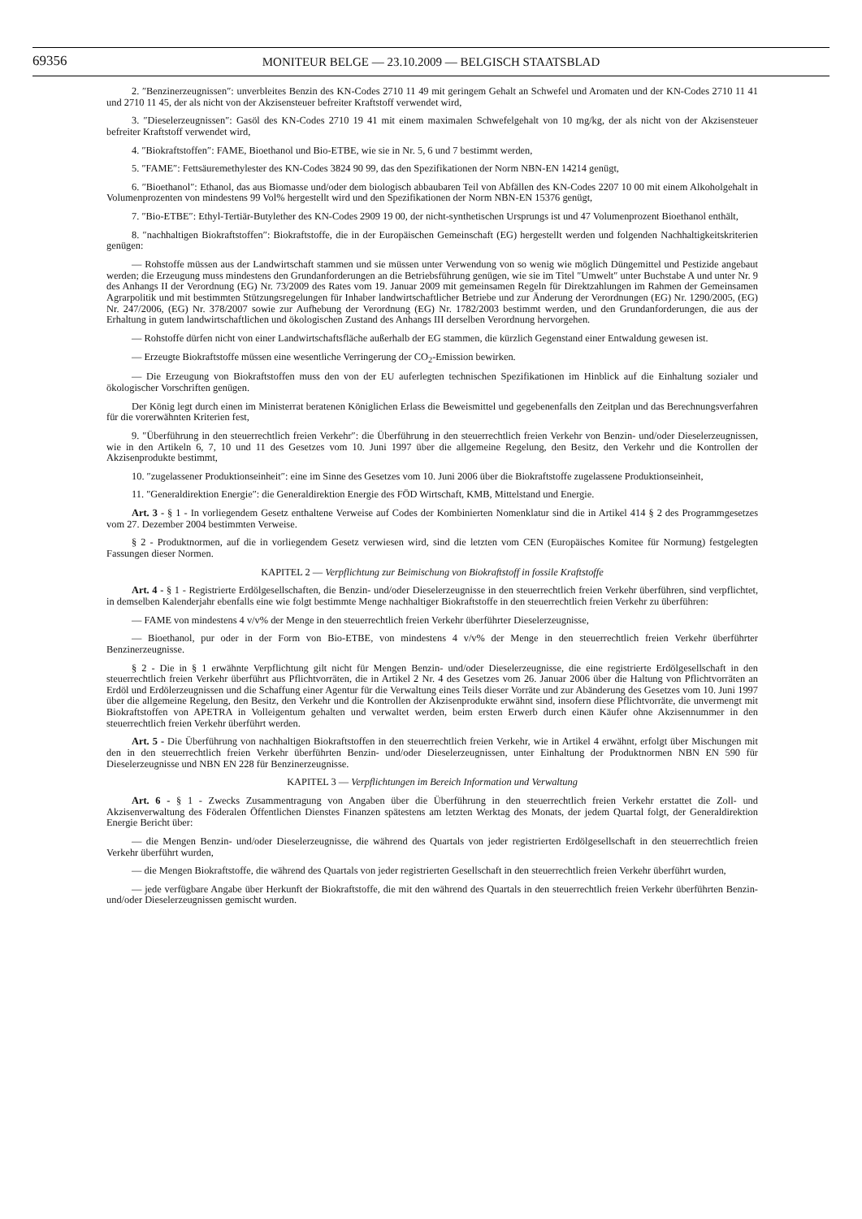69356 MONITEUR BELGE — 23.10.2009 — BELGISCH STAATSBLAD
2. ″Benzinerzeugnissen″: unverbleites Benzin des KN-Codes 2710 11 49 mit geringem Gehalt an Schwefel und Aromaten und der KN-Codes 2710 11 41 und 2710 11 45, der als nicht von der Akzisensteuer befreiter Kraftstoff verwendet wird,
3. ″Dieselerzeugnissen″: Gasöl des KN-Codes 2710 19 41 mit einem maximalen Schwefelgehalt von 10 mg/kg, der als nicht von der Akzisensteuer befreiter Kraftstoff verwendet wird,
4. ″Biokraftstoffen″: FAME, Bioethanol und Bio-ETBE, wie sie in Nr. 5, 6 und 7 bestimmt werden,
5. ″FAME″: Fettsäuremethylester des KN-Codes 3824 90 99, das den Spezifikationen der Norm NBN-EN 14214 genügt,
6. ″Bioethanol″: Ethanol, das aus Biomasse und/oder dem biologisch abbaubaren Teil von Abfällen des KN-Codes 2207 10 00 mit einem Alkoholgehalt in Volumenprozenten von mindestens 99 Vol% hergestellt wird und den Spezifikationen der Norm NBN-EN 15376 genügt,
7. ″Bio-ETBE″: Ethyl-Tertiär-Butylether des KN-Codes 2909 19 00, der nicht-synthetischen Ursprungs ist und 47 Volumenprozent Bioethanol enthält,
8. ″nachhaltigen Biokraftstoffen″: Biokraftstoffe, die in der Europäischen Gemeinschaft (EG) hergestellt werden und folgenden Nachhaltigkeitskriterien genügen:
— Rohstoffe müssen aus der Landwirtschaft stammen und sie müssen unter Verwendung von so wenig wie möglich Düngemittel und Pestizide angebaut werden; die Erzeugung muss mindestens den Grundanforderungen an die Betriebsführung genügen, wie sie im Titel ″Umwelt″ unter Buchstabe A und unter Nr. 9 des Anhangs II der Verordnung (EG) Nr. 73/2009 des Rates vom 19. Januar 2009 mit gemeinsamen Regeln für Direktzahlungen im Rahmen der Gemeinsamen Agrarpolitik und mit bestimmten Stützungsregelungen für Inhaber landwirtschaftlicher Betriebe und zur Änderung der Verordnungen (EG) Nr. 1290/2005, (EG) Nr. 247/2006, (EG) Nr. 378/2007 sowie zur Aufhebung der Verordnung (EG) Nr. 1782/2003 bestimmt werden, und den Grundanforderungen, die aus der Erhaltung in gutem landwirtschaftlichen und ökologischen Zustand des Anhangs III derselben Verordnung hervorgehen.
— Rohstoffe dürfen nicht von einer Landwirtschaftsfläche außerhalb der EG stammen, die kürzlich Gegenstand einer Entwaldung gewesen ist.
— Erzeugte Biokraftstoffe müssen eine wesentliche Verringerung der CO<sub>2</sub>-Emission bewirken.
— Die Erzeugung von Biokraftstoffen muss den von der EU auferlegten technischen Spezifikationen im Hinblick auf die Einhaltung sozialer und ökologischer Vorschriften genügen.
Der König legt durch einen im Ministerrat beratenen Königlichen Erlass die Beweismittel und gegebenenfalls den Zeitplan und das Berechnungsverfahren für die vorerwähnten Kriterien fest,
9. ″Überführung in den steuerrechtlich freien Verkehr″: die Überführung in den steuerrechtlich freien Verkehr von Benzin- und/oder Dieselerzeugnissen, wie in den Artikeln 6, 7, 10 und 11 des Gesetzes vom 10. Juni 1997 über die allgemeine Regelung, den Besitz, den Verkehr und die Kontrollen der Akzisenprodukte bestimmt,
10. ″zugelassener Produktionseinheit″: eine im Sinne des Gesetzes vom 10. Juni 2006 über die Biokraftstoffe zugelassene Produktionseinheit,
11. ″Generaldirektion Energie″: die Generaldirektion Energie des FÖD Wirtschaft, KMB, Mittelstand und Energie.
Art. 3 - § 1 - In vorliegendem Gesetz enthaltene Verweise auf Codes der Kombinierten Nomenklatur sind die in Artikel 414 § 2 des Programmgesetzes vom 27. Dezember 2004 bestimmten Verweise.
§ 2 - Produktnormen, auf die in vorliegendem Gesetz verwiesen wird, sind die letzten vom CEN (Europäisches Komitee für Normung) festgelegten Fassungen dieser Normen.
KAPITEL 2 — Verpflichtung zur Beimischung von Biokraftstoff in fossile Kraftstoffe
Art. 4 - § 1 - Registrierte Erdölgesellschaften, die Benzin- und/oder Dieselerzeugnisse in den steuerrechtlich freien Verkehr überführen, sind verpflichtet, in demselben Kalenderjahr ebenfalls eine wie folgt bestimmte Menge nachhaltiger Biokraftstoffe in den steuerrechtlich freien Verkehr zu überführen:
— FAME von mindestens 4 v/v% der Menge in den steuerrechtlich freien Verkehr überführter Dieselerzeugnisse,
— Bioethanol, pur oder in der Form von Bio-ETBE, von mindestens 4 v/v% der Menge in den steuerrechtlich freien Verkehr überführter Benzinerzeugnisse.
§ 2 - Die in § 1 erwähnte Verpflichtung gilt nicht für Mengen Benzin- und/oder Dieselerzeugnisse, die eine registrierte Erdölgesellschaft in den steuerrechtlich freien Verkehr überführt aus Pflichtvorräten, die in Artikel 2 Nr. 4 des Gesetzes vom 26. Januar 2006 über die Haltung von Pflichtvorräten an Erdöl und Erdölerzeugnissen und die Schaffung einer Agentur für die Verwaltung eines Teils dieser Vorräte und zur Abänderung des Gesetzes vom 10. Juni 1997 über die allgemeine Regelung, den Besitz, den Verkehr und die Kontrollen der Akzisenprodukte erwähnt sind, insofern diese Pflichtvorräte, die unvermengt mit Biokraftstoffen von APETRA in Volleigentum gehalten und verwaltet werden, beim ersten Erwerb durch einen Käufer ohne Akzisennummer in den steuerrechtlich freien Verkehr überführt werden.
Art. 5 - Die Überführung von nachhaltigen Biokraftstoffen in den steuerrechtlich freien Verkehr, wie in Artikel 4 erwähnt, erfolgt über Mischungen mit den in den steuerrechtlich freien Verkehr überführten Benzin- und/oder Dieselerzeugnissen, unter Einhaltung der Produktnormen NBN EN 590 für Dieselerzeugnisse und NBN EN 228 für Benzinerzeugnisse.
KAPITEL 3 — Verpflichtungen im Bereich Information und Verwaltung
Art. 6 - § 1 - Zwecks Zusammentragung von Angaben über die Überführung in den steuerrechtlich freien Verkehr erstattet die Zoll- und Akzisenverwaltung des Föderalen Öffentlichen Dienstes Finanzen spätestens am letzten Werktag des Monats, der jedem Quartal folgt, der Generaldirektion Energie Bericht über:
— die Mengen Benzin- und/oder Dieselerzeugnisse, die während des Quartals von jeder registrierten Erdölgesellschaft in den steuerrechtlich freien Verkehr überführt wurden,
— die Mengen Biokraftstoffe, die während des Quartals von jeder registrierten Gesellschaft in den steuerrechtlich freien Verkehr überführt wurden,
— jede verfügbare Angabe über Herkunft der Biokraftstoffe, die mit den während des Quartals in den steuerrechtlich freien Verkehr überführten Benzin- und/oder Dieselerzeugnissen gemischt wurden.